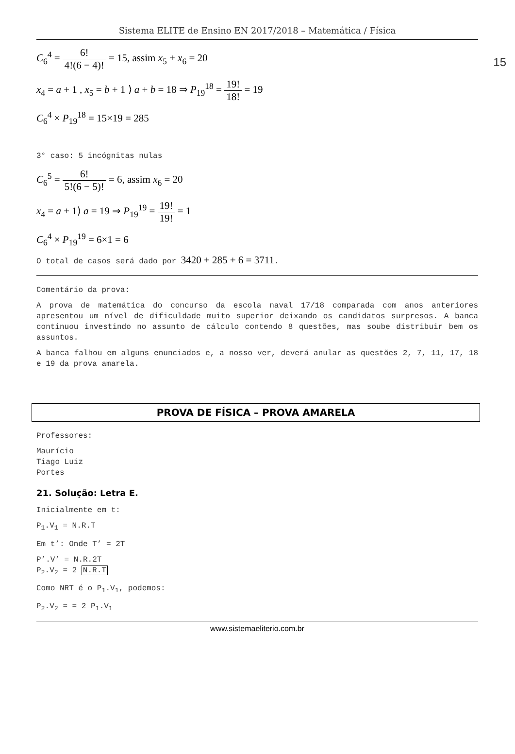Sistema ELITE de Ensino EN 2017/2018 – Matemática / Física
15
C<sub>6</sub><sup>4</sup> = 6! 4!(6 − 4)! = 15, assim x<sub>5</sub> + x<sub>6</sub> = 20
x<sub>4</sub> = a + 1 , x<sub>5</sub> = b + 1 ⟩ a + b = 18 ⇒ P<sub>19</sub><sup>18</sup> = 19! 18! = 19
C<sub>6</sub><sup>4</sup> × P<sub>19</sub><sup>18</sup> = 15×19 = 285
3° caso: 5 incógnitas nulas
C<sub>6</sub><sup>5</sup> = 6! 5!(6 − 5)! = 6, assim x<sub>6</sub> = 20
x<sub>4</sub> = a + 1⟩ a = 19 ⇒ P<sub>19</sub><sup>19</sup> = 19! 19! = 1
C<sub>6</sub><sup>4</sup> × P<sub>19</sub><sup>19</sup> = 6×1 = 6
O total de casos será dado por 3420 + 285 + 6 = 3711.
Comentário da prova:
A prova de matemática do concurso da escola naval 17/18 comparada com anos anteriores apresentou um nível de dificuldade muito superior deixando os candidatos surpresos. A banca continuou investindo no assunto de cálculo contendo 8 questões, mas soube distribuir bem os assuntos.
A banca falhou em alguns enunciados e, a nosso ver, deverá anular as questões 2, 7, 11, 17, 18 e 19 da prova amarela.
PROVA DE FÍSICA – PROVA AMARELA
Professores:
Maurício
Tiago Luiz
Portes
21. Solução: Letra E.
Inicialmente em t:
P<sub>1</sub>.V<sub>1</sub> = N.R.T
Em t’: Onde T’ = 2T
P’.V’ = N.R.2T
P<sub>2</sub>.V<sub>2</sub> = 2 N.R.T
Como NRT é o P<sub>1</sub>.V<sub>1</sub>, podemos:
P<sub>2</sub>.V<sub>2</sub> = = 2 P<sub>1</sub>.V<sub>1</sub>
www.sistemaeliterio.com.br